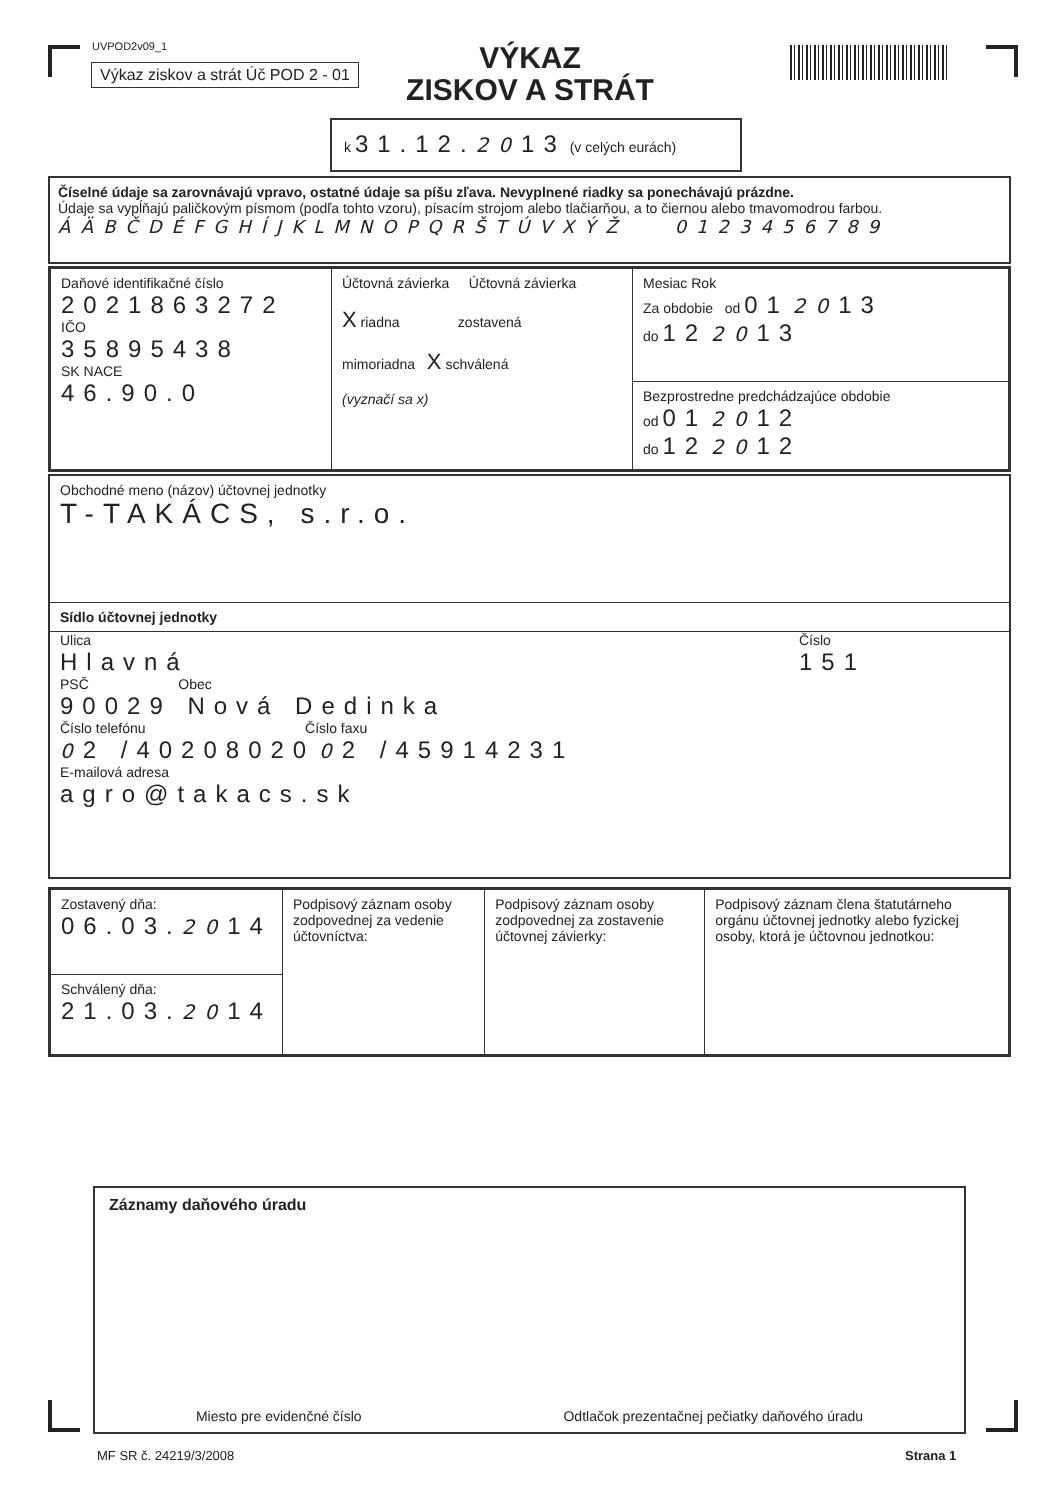UVPOD2v09_1
Výkaz ziskov a strát Úč POD 2 - 01
VÝKAZ
ZISKOV A STRÁT
k 31.12. 2013 (v celých eurách)
Číselné údaje sa zarovnávajú vpravo, ostatné údaje sa píšu zľava. Nevyplnené riadky sa ponechávajú prázdne.
Údaje sa vypĺňajú paličkovým písmom (podľa tohto vzoru), písacím strojom alebo tlačiarňou, a to čiernou alebo tmavomodrou farbou.
ÁÄBČDÉFGHÍJKLMNOPQRŠTÚVXÝŽ 0123456789
| Daňové identifikačné číslo 2021863272 IČO 35895438 SK NACE 46.90.0 | Účtovná závierka Účtovná závierka X riadna zostavená mimoriadna X schválená (vyznačí sa x) | Mesiac Rok Za obdobie od 01 20 13 do 12 20 13 Bezprostredne predchádzajúce obdobie od 01 20 12 do 12 20 12 |
Obchodné meno (názov) účtovnej jednotky
T-TAKÁCS, s.r.o.
Sídlo účtovnej jednotky
Ulica
Hlavná
Číslo
151
PSČ Obec
90029 Nová Dedinka
Číslo telefónu Číslo faxu
02 /40208020 02 /45914231
E-mailová adresa
agro@takacs.sk
| Zostavený dňa: 06.03. 20 14 Schválený dňa: 21.03. 20 14 | Podpisový záznam osoby zodpovednej za vedenie účtovníctva: | Podpisový záznam osoby zodpovednej za zostavenie účtovnej závierky: | Podpisový záznam člena štatutárneho orgánu účtovnej jednotky alebo fyzickej osoby, ktorá je účtovnou jednotkou: |
Záznamy daňového úradu
Miesto pre evidenčné číslo Odtlačok prezentačnej pečiatky daňového úradu
MF SR č. 24219/3/2008 Strana 1